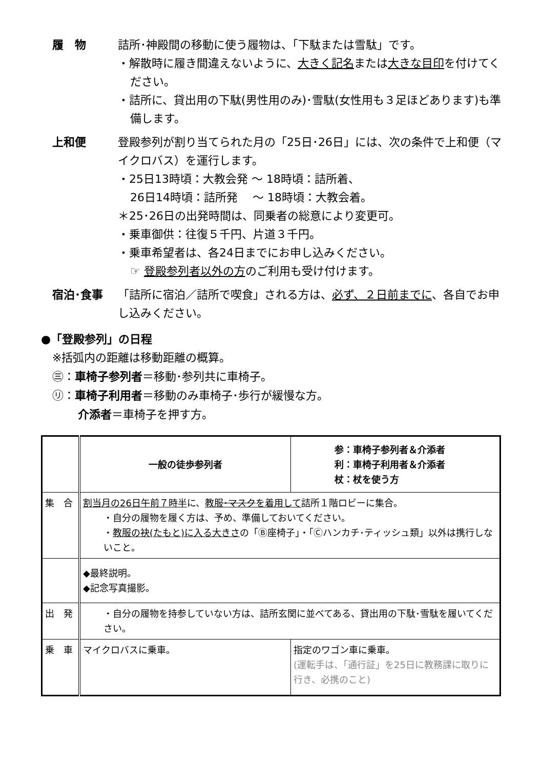履　物 詰所･神殿間の移動に使う履物は、「下駄または雪駄」です。
・解散時に履き間違えないように、大きく記名または大きな目印を付けてください。
・詰所に、貸出用の下駄(男性用のみ)･雪駄(女性用も３足ほどあります)も準備します。
上和便 登殿参列が割り当てられた月の「25日･26日」には、次の条件で上和便（マイクロバス）を運行します。
・25日13時頃：大教会発 ～ 18時頃：詰所着、
26日14時頃：詰所発　 ～ 18時頃：大教会着。
＊25･26日の出発時間は、同乗者の総意により変更可。
・乗車御供：往復５千円、片道３千円。
・乗車希望者は、各24日までにお申し込みください。
☞ 登殿参列者以外の方のご利用も受け付けます。
宿泊･食事 「詰所に宿泊／詰所で喫食」される方は、必ず、２日前までに、各自でお申し込みください。
●「登殿参列」の日程
※括弧内の距離は移動距離の概算。
㊂：車椅子参列者＝移動･参列共に車椅子。
㋷：車椅子利用者＝移動のみ車椅子･歩行が緩慢な方。
介添者＝車椅子を押す方。
| | 一般の徒歩参列者 | 参：車椅子参列者＆介添者 利：車椅子利用者＆介添者 杖：杖を使う方 |
| 集 合 | 割当月の26日午前７時半 に、 教服 ･マスク を着用して 詰所１階ロビーに集合。 ・自分の履物を履く方は、予め、準備しておいてください。 ・ 教服の袂(たもと)に入る大きさ の「Ⓑ座椅子」・「Ⓒハンカチ･ティッシュ類」以外は携行しないこと。 | |
| | ◆最終説明。 ◆記念写真撮影。 | |
| 出 発 | ・自分の履物を持参していない方は、詰所玄関に並べてある、貸出用の下駄･雪駄を履いてください。 | |
| 乗 車 | マイクロバスに乗車。 | 指定のワゴン車に乗車。 (運転手は、「通行証」を25日に教務課に取りに行き、必携のこと) |